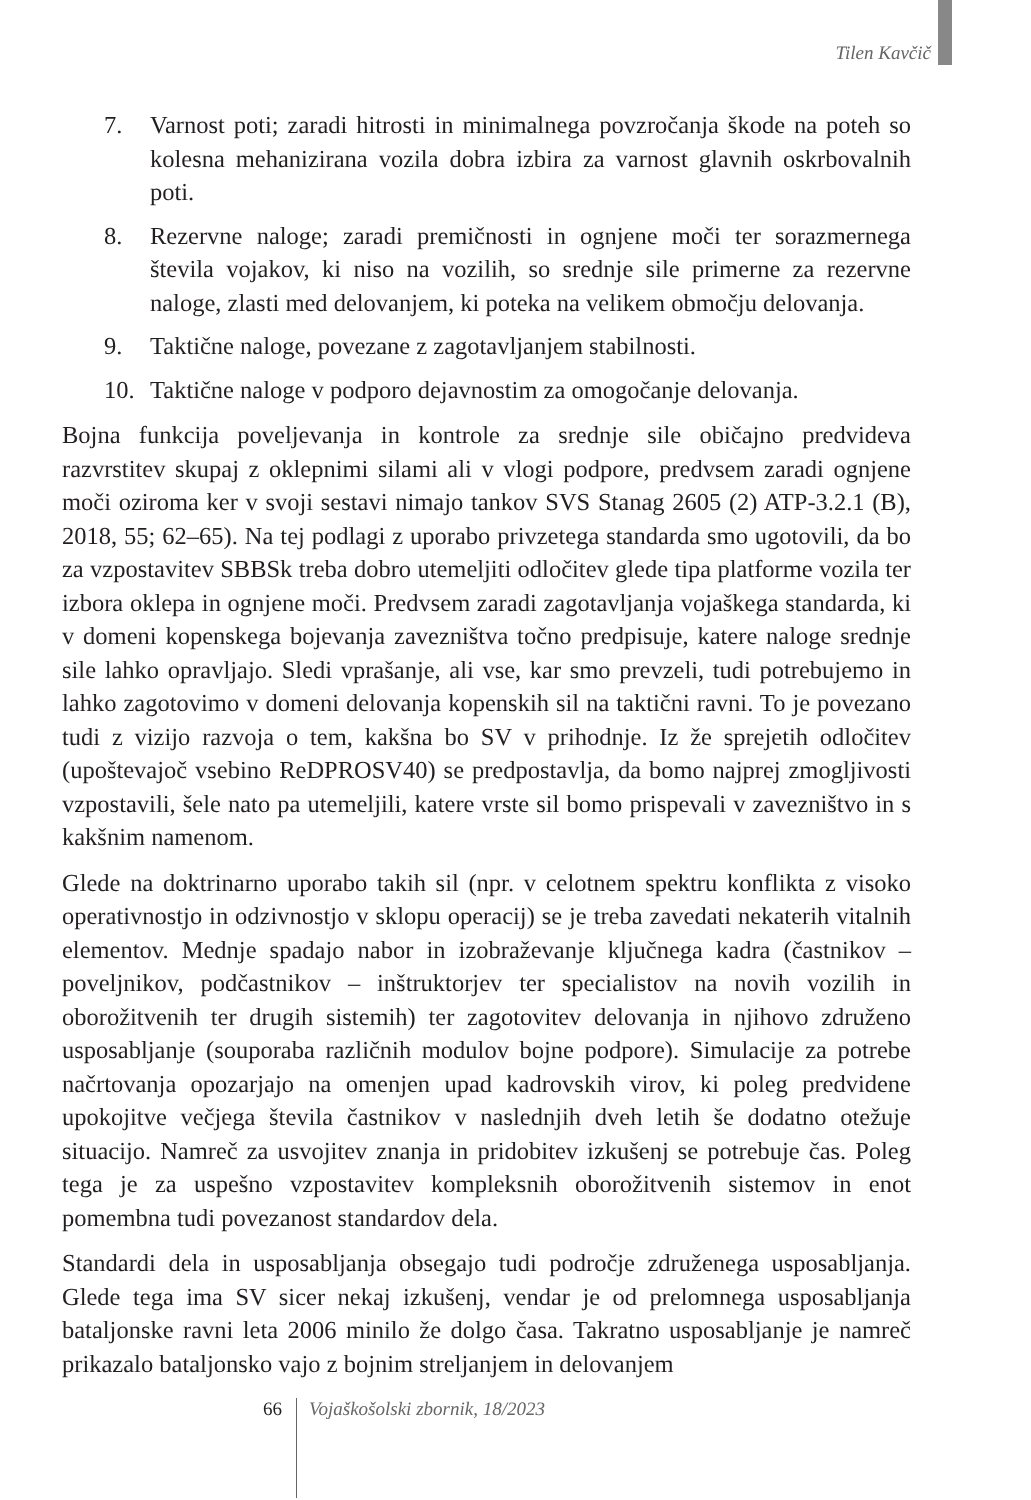Tilen Kavčič
7. Varnost poti; zaradi hitrosti in minimalnega povzročanja škode na poteh so kolesna mehanizirana vozila dobra izbira za varnost glavnih oskrbovalnih poti.
8. Rezervne naloge; zaradi premičnosti in ognjene moči ter sorazmernega števila vojakov, ki niso na vozilih, so srednje sile primerne za rezervne naloge, zlasti med delovanjem, ki poteka na velikem območju delovanja.
9. Taktične naloge, povezane z zagotavljanjem stabilnosti.
10. Taktične naloge v podporo dejavnostim za omogočanje delovanja.
Bojna funkcija poveljevanja in kontrole za srednje sile običajno predvideva razvrstitev skupaj z oklepnimi silami ali v vlogi podpore, predvsem zaradi ognjene moči oziroma ker v svoji sestavi nimajo tankov SVS Stanag 2605 (2) ATP-3.2.1 (B), 2018, 55; 62–65). Na tej podlagi z uporabo privzetega standarda smo ugotovili, da bo za vzpostavitev SBBSk treba dobro utemeljiti odločitev glede tipa platforme vozila ter izbora oklepa in ognjene moči. Predvsem zaradi zagotavljanja vojaškega standarda, ki v domeni kopenskega bojevanja zavezništva točno predpisuje, katere naloge srednje sile lahko opravljajo. Sledi vprašanje, ali vse, kar smo prevzeli, tudi potrebujemo in lahko zagotovimo v domeni delovanja kopenskih sil na taktični ravni. To je povezano tudi z vizijo razvoja o tem, kakšna bo SV v prihodnje. Iz že sprejetih odločitev (upoštevajoč vsebino ReDPROSV40) se predpostavlja, da bomo najprej zmogljivosti vzpostavili, šele nato pa utemeljili, katere vrste sil bomo prispevali v zavezništvo in s kakšnim namenom.
Glede na doktrinarno uporabo takih sil (npr. v celotnem spektru konflikta z visoko operativnostjo in odzivnostjo v sklopu operacij) se je treba zavedati nekaterih vitalnih elementov. Mednje spadajo nabor in izobraževanje ključnega kadra (častnikov – poveljnikov, podčastnikov – inštruktorjev ter specialistov na novih vozilih in oborožitvenih ter drugih sistemih) ter zagotovitev delovanja in njihovo združeno usposabljanje (souporaba različnih modulov bojne podpore). Simulacije za potrebe načrtovanja opozarjajo na omenjen upad kadrovskih virov, ki poleg predvidene upokojitve večjega števila častnikov v naslednjih dveh letih še dodatno otežuje situacijo. Namreč za usvojitev znanja in pridobitev izkušenj se potrebuje čas. Poleg tega je za uspešno vzpostavitev kompleksnih oborožitvenih sistemov in enot pomembna tudi povezanost standardov dela.
Standardi dela in usposabljanja obsegajo tudi področje združenega usposabljanja. Glede tega ima SV sicer nekaj izkušenj, vendar je od prelomnega usposabljanja bataljonske ravni leta 2006 minilo že dolgo časa. Takratno usposabljanje je namreč prikazalo bataljonsko vajo z bojnim streljanjem in delovanjem
66 Vojaškošolski zbornik, 18/2023